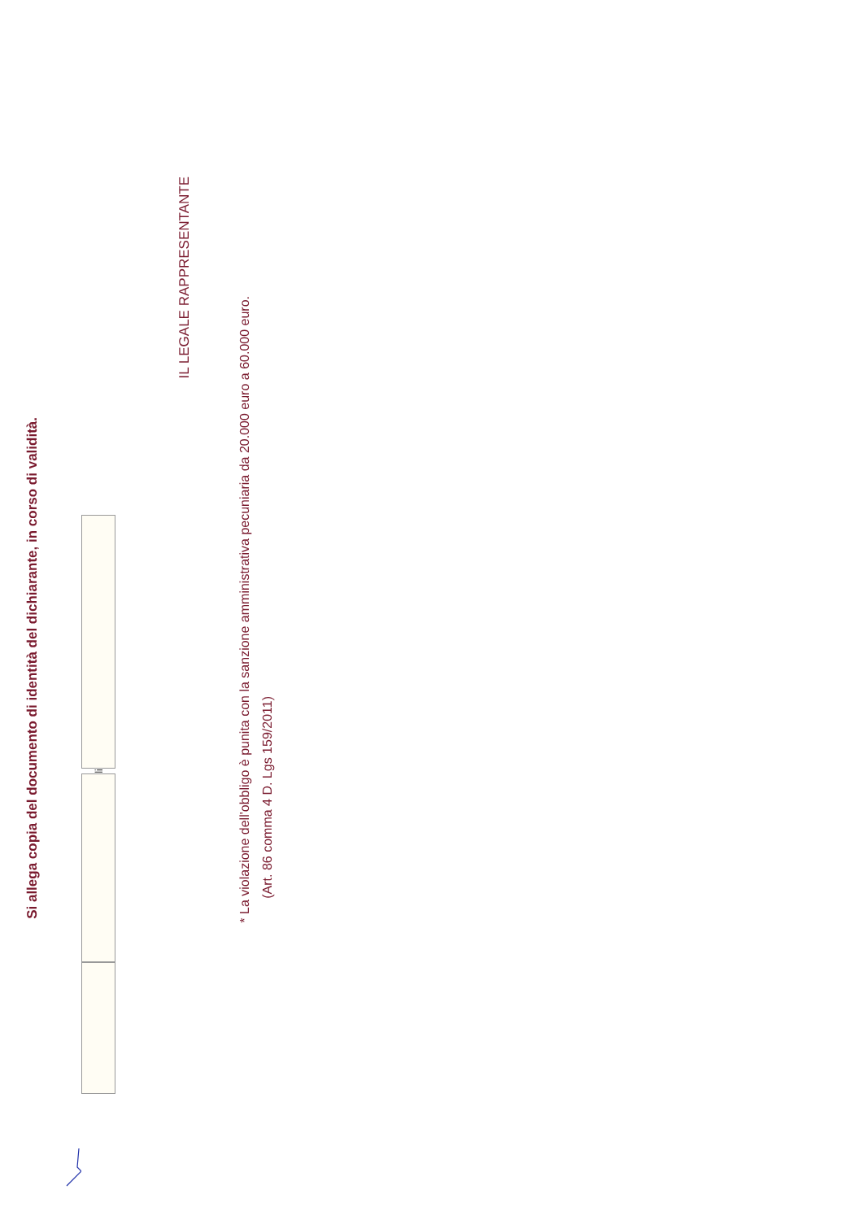Si allega copia del documento di identità del dichiarante, in corso di validità.
li
IL LEGALE RAPPRESENTANTE
* La violazione dell'obbligo è punita con la sanzione amministrativa pecuniaria da 20.000 euro a 60.000 euro.
(Art. 86 comma 4 D. Lgs 159/2011)